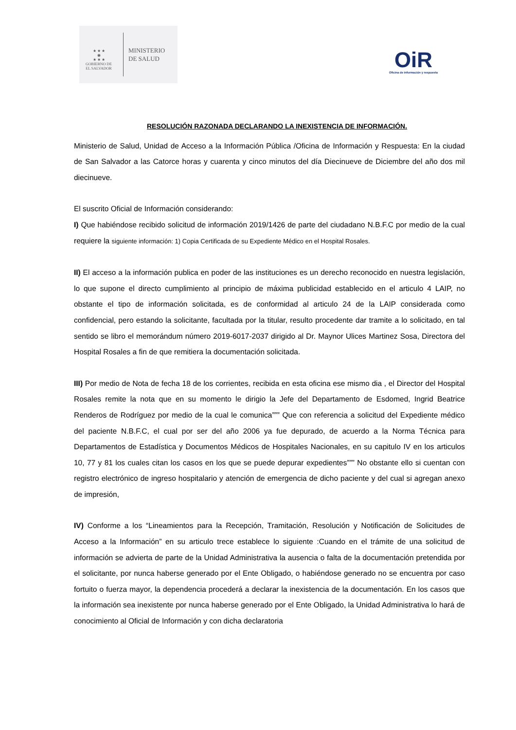★ ★ ★
◉
★ ★ ★
GOBIERNO DE
EL SALVADOR
MINISTERIO
DE SALUD
OiR
Oficina de información y respuesta
RESOLUCIÓN RAZONADA DECLARANDO LA INEXISTENCIA DE INFORMACIÓN.
Ministerio de Salud, Unidad de Acceso a la Información Pública /Oficina de Información y Respuesta: En la ciudad de San Salvador a las Catorce horas y cuarenta y cinco minutos del día Diecinueve de Diciembre del año dos mil diecinueve.
El suscrito Oficial de Información considerando:
I) Que habiéndose recibido solicitud de información 2019/1426 de parte del ciudadano N.B.F.C por medio de la cual requiere la siguiente información: 1) Copia Certificada de su Expediente Médico en el Hospital Rosales.
II) El acceso a la información publica en poder de las instituciones es un derecho reconocido en nuestra legislación, lo que supone el directo cumplimiento al principio de máxima publicidad establecido en el articulo 4 LAIP, no obstante el tipo de información solicitada, es de conformidad al articulo 24 de la LAIP considerada como confidencial, pero estando la solicitante, facultada por la titular, resulto procedente dar tramite a lo solicitado, en tal sentido se libro el memorándum número 2019-6017-2037 dirigido al Dr. Maynor Ulices Martinez Sosa, Directora del Hospital Rosales a fin de que remitiera la documentación solicitada.
III) Por medio de Nota de fecha 18 de los corrientes, recibida en esta oficina ese mismo dia , el Director del Hospital Rosales remite la nota que en su momento le dirigio la Jefe del Departamento de Esdomed, Ingrid Beatrice Renderos de Rodríguez por medio de la cual le comunica””” Que con referencia a solicitud del Expediente médico del paciente N.B.F.C, el cual por ser del año 2006 ya fue depurado, de acuerdo a la Norma Técnica para Departamentos de Estadística y Documentos Médicos de Hospitales Nacionales, en su capitulo IV en los articulos 10, 77 y 81 los cuales citan los casos en los que se puede depurar expedientes””” No obstante ello si cuentan con registro electrónico de ingreso hospitalario y atención de emergencia de dicho paciente y del cual si agregan anexo de impresión,
IV) Conforme a los “Lineamientos para la Recepción, Tramitación, Resolución y Notificación de Solicitudes de Acceso a la Información” en su articulo trece establece lo siguiente :Cuando en el trámite de una solicitud de información se advierta de parte de la Unidad Administrativa la ausencia o falta de la documentación pretendida por el solicitante, por nunca haberse generado por el Ente Obligado, o habiéndose generado no se encuentra por caso fortuito o fuerza mayor, la dependencia procederá a declarar la inexistencia de la documentación. En los casos que la información sea inexistente por nunca haberse generado por el Ente Obligado, la Unidad Administrativa lo hará de conocimiento al Oficial de Información y con dicha declaratoria